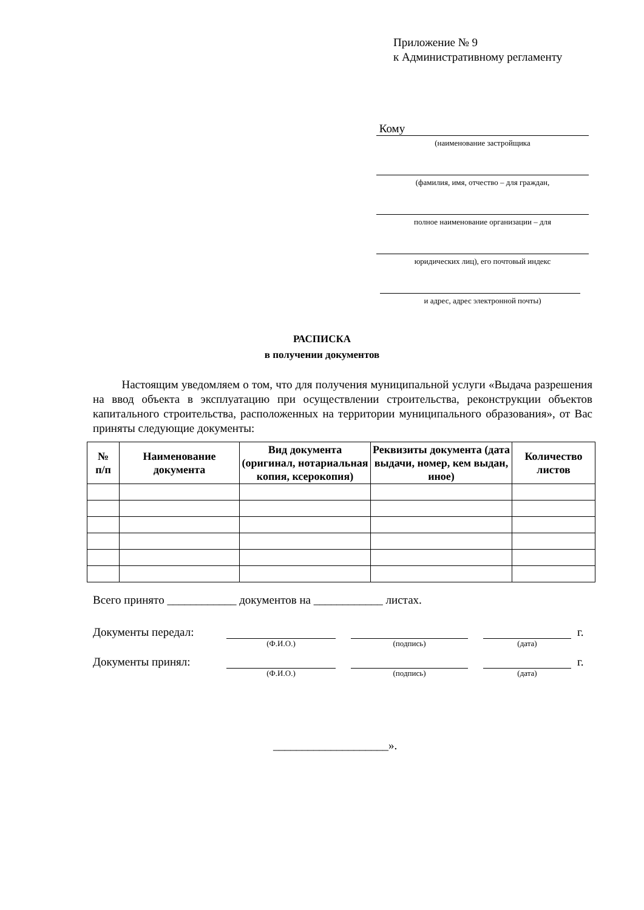Приложение № 9
к Административному регламенту
Кому
(наименование застройщика
(фамилия, имя, отчество – для граждан,
полное наименование организации – для
юридических лиц), его почтовый индекс
и адрес, адрес электронной почты)
РАСПИСКА
в получении документов
Настоящим уведомляем о том, что для получения муниципальной услуги «Выдача разрешения на ввод объекта в эксплуатацию при осуществлении строительства, реконструкции объектов капитального строительства, расположенных на территории муниципального образования», от Вас приняты следующие документы:
| № п/п | Наименование документа | Вид документа (оригинал, нотариальная копия, ксерокопия) | Реквизиты документа (дата выдачи, номер, кем выдан, иное) | Количество листов |
| --- | --- | --- | --- | --- |
Всего принято ____________ документов на ____________ листах.
Документы передал:
г.
(Ф.И.О.) (подпись) (дата)
Документы принял:
г.
(Ф.И.О.) (подпись) (дата)
____________________».